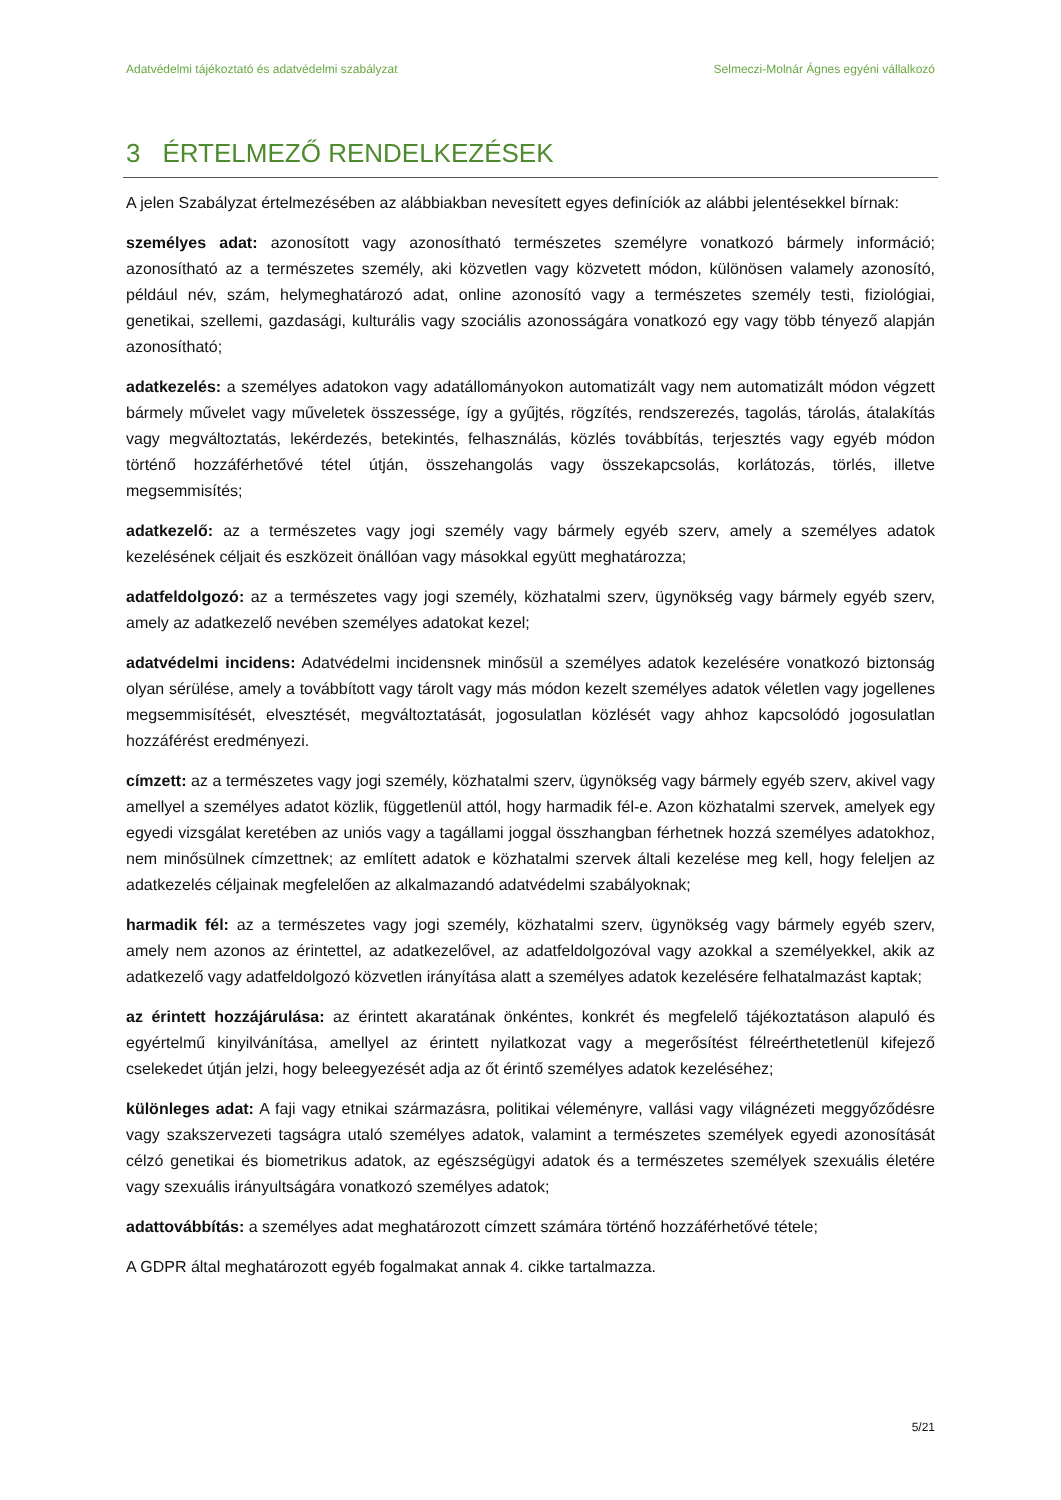Adatvédelmi tájékoztató és adatvédelmi szabályzat Selmeczi-Molnár Ágnes egyéni vállalkozó
3 ÉRTELMEZŐ RENDELKEZÉSEK
A jelen Szabályzat értelmezésében az alábbiakban nevesített egyes definíciók az alábbi jelentésekkel bírnak:
személyes adat: azonosított vagy azonosítható természetes személyre vonatkozó bármely információ; azonosítható az a természetes személy, aki közvetlen vagy közvetett módon, különösen valamely azonosító, például név, szám, helymeghatározó adat, online azonosító vagy a természetes személy testi, fiziológiai, genetikai, szellemi, gazdasági, kulturális vagy szociális azonosságára vonatkozó egy vagy több tényező alapján azonosítható;
adatkezelés: a személyes adatokon vagy adatállományokon automatizált vagy nem automatizált módon végzett bármely művelet vagy műveletek összessége, így a gyűjtés, rögzítés, rendszerezés, tagolás, tárolás, átalakítás vagy megváltoztatás, lekérdezés, betekintés, felhasználás, közlés továbbítás, terjesztés vagy egyéb módon történő hozzáférhetővé tétel útján, összehangolás vagy összekapcsolás, korlátozás, törlés, illetve megsemmisítés;
adatkezelő: az a természetes vagy jogi személy vagy bármely egyéb szerv, amely a személyes adatok kezelésének céljait és eszközeit önállóan vagy másokkal együtt meghatározza;
adatfeldolgozó: az a természetes vagy jogi személy, közhatalmi szerv, ügynökség vagy bármely egyéb szerv, amely az adatkezelő nevében személyes adatokat kezel;
adatvédelmi incidens: Adatvédelmi incidensnek minősül a személyes adatok kezelésére vonatkozó biztonság olyan sérülése, amely a továbbított vagy tárolt vagy más módon kezelt személyes adatok véletlen vagy jogellenes megsemmisítését, elvesztését, megváltoztatását, jogosulatlan közlését vagy ahhoz kapcsolódó jogosulatlan hozzáférést eredményezi.
címzett: az a természetes vagy jogi személy, közhatalmi szerv, ügynökség vagy bármely egyéb szerv, akivel vagy amellyel a személyes adatot közlik, függetlenül attól, hogy harmadik fél-e. Azon közhatalmi szervek, amelyek egy egyedi vizsgálat keretében az uniós vagy a tagállami joggal összhangban férhetnek hozzá személyes adatokhoz, nem minősülnek címzettnek; az említett adatok e közhatalmi szervek általi kezelése meg kell, hogy feleljen az adatkezelés céljainak megfelelően az alkalmazandó adatvédelmi szabályoknak;
harmadik fél: az a természetes vagy jogi személy, közhatalmi szerv, ügynökség vagy bármely egyéb szerv, amely nem azonos az érintettel, az adatkezelővel, az adatfeldolgozóval vagy azokkal a személyekkel, akik az adatkezelő vagy adatfeldolgozó közvetlen irányítása alatt a személyes adatok kezelésére felhatalmazást kaptak;
az érintett hozzájárulása: az érintett akaratának önkéntes, konkrét és megfelelő tájékoztatáson alapuló és egyértelmű kinyilvánítása, amellyel az érintett nyilatkozat vagy a megerősítést félreérthetetlenül kifejező cselekedet útján jelzi, hogy beleegyezését adja az őt érintő személyes adatok kezeléséhez;
különleges adat: A faji vagy etnikai származásra, politikai véleményre, vallási vagy világnézeti meggyőződésre vagy szakszervezeti tagságra utaló személyes adatok, valamint a természetes személyek egyedi azonosítását célzó genetikai és biometrikus adatok, az egészségügyi adatok és a természetes személyek szexuális életére vagy szexuális irányultságára vonatkozó személyes adatok;
adattovábbítás: a személyes adat meghatározott címzett számára történő hozzáférhetővé tétele;
A GDPR által meghatározott egyéb fogalmakat annak 4. cikke tartalmazza.
5/21